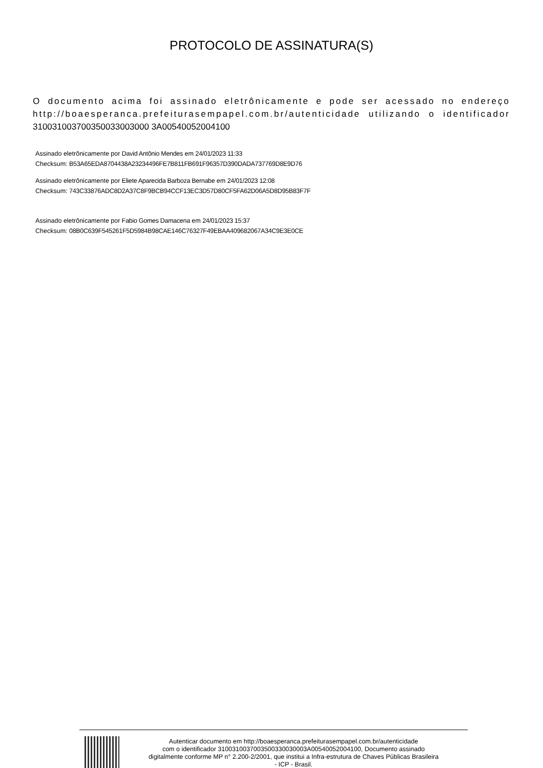PROTOCOLO DE ASSINATURA(S)
O documento acima foi assinado eletrônicamente e pode ser acessado no endereço http://boaesperanca.prefeiturasempapel.com.br/autenticidade utilizando o identificador 310031003700350033003000 3A00540052004100
Assinado eletrônicamente por David Antônio Mendes em 24/01/2023 11:33
Checksum: B53A65EDA8704438A23234496FE7B811FB691F96357D390DADA737769D8E9D76
Assinado eletrônicamente por Eliete Aparecida Barboza Bernabe em 24/01/2023 12:08
Checksum: 743C33876ADC8D2A37C8F9BCB94CCF13EC3D57D80CF5FA62D06A5D8D95B83F7F
Assinado eletrônicamente por Fabio Gomes Damacena em 24/01/2023 15:37
Checksum: 08B0C639F545261F5D5984B98CAE146C76327F49EBAA409682067A34C9E3E0CE
Autenticar documento em http://boaesperanca.prefeiturasempapel.com.br/autenticidade
com o identificador 3100310037003500330030003A00540052004100, Documento assinado
digitalmente conforme MP n° 2.200-2/2001, que institui a Infra-estrutura de Chaves Públicas Brasileira
- ICP - Brasil.